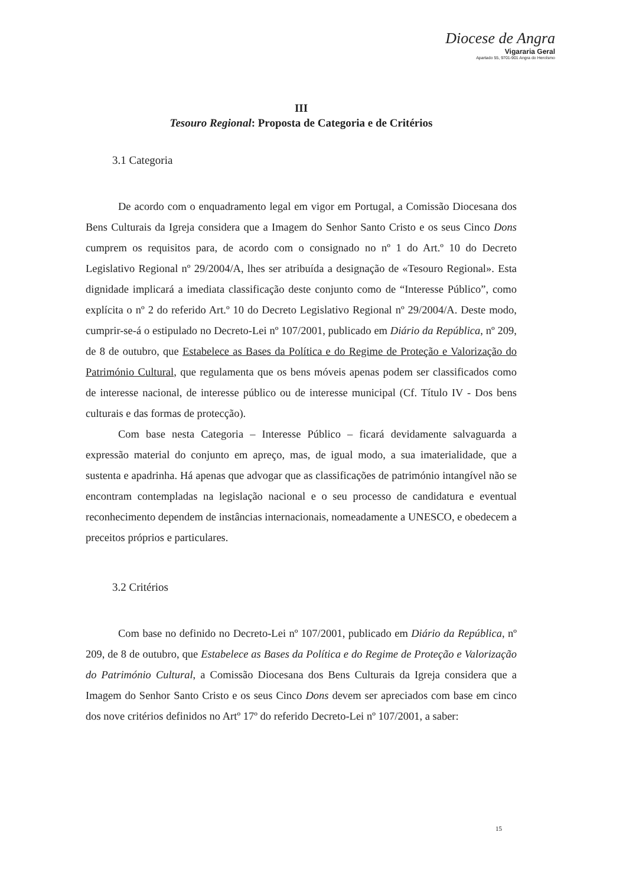Diocese de Angra
Vigararia Geral
Apartado 55, 9701-901 Angra do Heroísmo
III
Tesouro Regional: Proposta de Categoria e de Critérios
3.1 Categoria
De acordo com o enquadramento legal em vigor em Portugal, a Comissão Diocesana dos Bens Culturais da Igreja considera que a Imagem do Senhor Santo Cristo e os seus Cinco Dons cumprem os requisitos para, de acordo com o consignado no nº 1 do Art.º 10 do Decreto Legislativo Regional nº 29/2004/A, lhes ser atribuída a designação de «Tesouro Regional». Esta dignidade implicará a imediata classificação deste conjunto como de “Interesse Público”, como explícita o nº 2 do referido Art.º 10 do Decreto Legislativo Regional nº 29/2004/A. Deste modo, cumprir-se-á o estipulado no Decreto-Lei nº 107/2001, publicado em Diário da República, nº 209, de 8 de outubro, que Estabelece as Bases da Política e do Regime de Proteção e Valorização do Património Cultural, que regulamenta que os bens móveis apenas podem ser classificados como de interesse nacional, de interesse público ou de interesse municipal (Cf. Título IV - Dos bens culturais e das formas de protecção).
Com base nesta Categoria – Interesse Público – ficará devidamente salvaguarda a expressão material do conjunto em apreço, mas, de igual modo, a sua imaterialidade, que a sustenta e apadrinha. Há apenas que advogar que as classificações de património intangível não se encontram contempladas na legislação nacional e o seu processo de candidatura e eventual reconhecimento dependem de instâncias internacionais, nomeadamente a UNESCO, e obedecem a preceitos próprios e particulares.
3.2 Critérios
Com base no definido no Decreto-Lei nº 107/2001, publicado em Diário da República, nº 209, de 8 de outubro, que Estabelece as Bases da Política e do Regime de Proteção e Valorização do Património Cultural, a Comissão Diocesana dos Bens Culturais da Igreja considera que a Imagem do Senhor Santo Cristo e os seus Cinco Dons devem ser apreciados com base em cinco dos nove critérios definidos no Artº 17º do referido Decreto-Lei nº 107/2001, a saber:
15